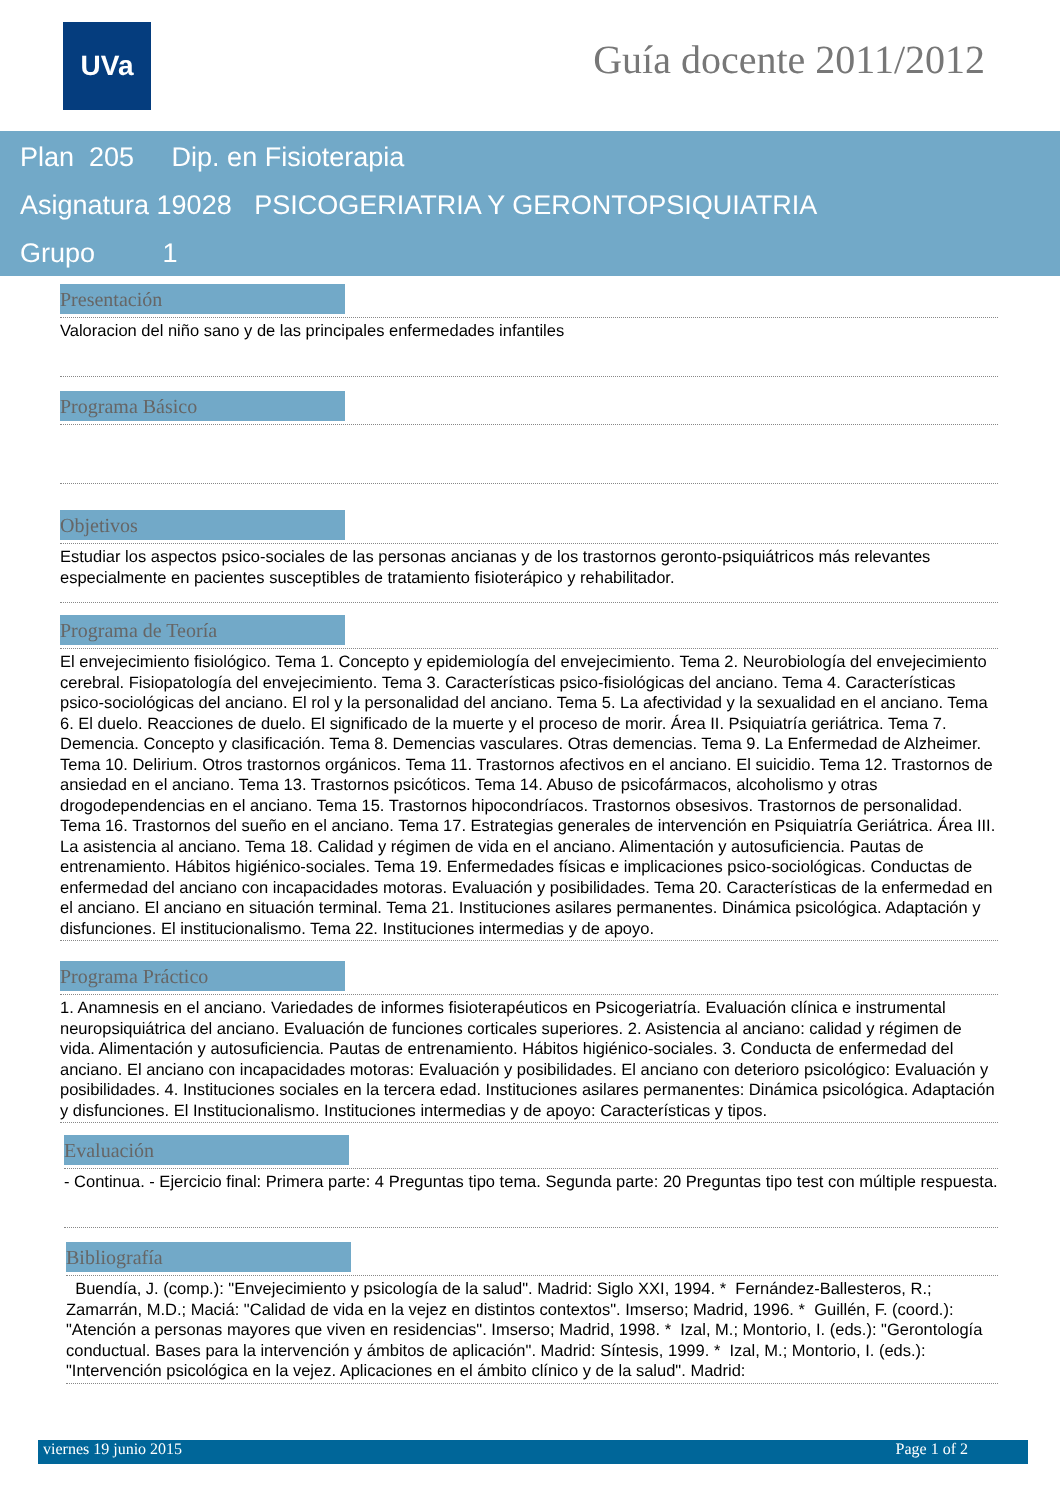UVa Guía docente 2011/2012
Plan 205 Dip. en Fisioterapia
Asignatura 19028 PSICOGERIATRIA Y GERONTOPSIQUIATRIA
Grupo 1
Presentación
Valoracion del niño sano y de las principales enfermedades infantiles
Programa Básico
Objetivos
Estudiar los aspectos psico-sociales de las personas ancianas y de los trastornos geronto-psiquiátricos más relevantes especialmente en pacientes susceptibles de tratamiento fisioterápico y rehabilitador.
Programa de Teoría
El envejecimiento fisiológico. Tema 1. Concepto y epidemiología del envejecimiento. Tema 2. Neurobiología del envejecimiento cerebral. Fisiopatología del envejecimiento. Tema 3. Características psico-fisiológicas del anciano. Tema 4. Características psico-sociológicas del anciano. El rol y la personalidad del anciano. Tema 5. La afectividad y la sexualidad en el anciano. Tema 6. El duelo. Reacciones de duelo. El significado de la muerte y el proceso de morir. Área II. Psiquiatría geriátrica. Tema 7. Demencia. Concepto y clasificación. Tema 8. Demencias vasculares. Otras demencias. Tema 9. La Enfermedad de Alzheimer. Tema 10. Delirium. Otros trastornos orgánicos. Tema 11. Trastornos afectivos en el anciano. El suicidio. Tema 12. Trastornos de ansiedad en el anciano. Tema 13. Trastornos psicóticos. Tema 14. Abuso de psicofármacos, alcoholismo y otras drogodependencias en el anciano. Tema 15. Trastornos hipocondríacos. Trastornos obsesivos. Trastornos de personalidad. Tema 16. Trastornos del sueño en el anciano. Tema 17. Estrategias generales de intervención en Psiquiatría Geriátrica. Área III. La asistencia al anciano. Tema 18. Calidad y régimen de vida en el anciano. Alimentación y autosuficiencia. Pautas de entrenamiento. Hábitos higiénico-sociales. Tema 19. Enfermedades físicas e implicaciones psico-sociológicas. Conductas de enfermedad del anciano con incapacidades motoras. Evaluación y posibilidades. Tema 20. Características de la enfermedad en el anciano. El anciano en situación terminal. Tema 21. Instituciones asilares permanentes. Dinámica psicológica. Adaptación y disfunciones. El institucionalismo. Tema 22. Instituciones intermedias y de apoyo.
Programa Práctico
1. Anamnesis en el anciano. Variedades de informes fisioterapéuticos en Psicogeriatría. Evaluación clínica e instrumental neuropsiquiátrica del anciano. Evaluación de funciones corticales superiores. 2. Asistencia al anciano: calidad y régimen de vida. Alimentación y autosuficiencia. Pautas de entrenamiento. Hábitos higiénico-sociales. 3. Conducta de enfermedad del anciano. El anciano con incapacidades motoras: Evaluación y posibilidades. El anciano con deterioro psicológico: Evaluación y posibilidades. 4. Instituciones sociales en la tercera edad. Instituciones asilares permanentes: Dinámica psicológica. Adaptación y disfunciones. El Institucionalismo. Instituciones intermedias y de apoyo: Características y tipos.
Evaluación
- Continua. - Ejercicio final: Primera parte: 4 Preguntas tipo tema. Segunda parte: 20 Preguntas tipo test con múltiple respuesta.
Bibliografía
Buendía, J. (comp.): "Envejecimiento y psicología de la salud". Madrid: Siglo XXI, 1994. * Fernández-Ballesteros, R.; Zamarrán, M.D.; Maciá: "Calidad de vida en la vejez en distintos contextos". Imserso; Madrid, 1996. * Guillén, F. (coord.): "Atención a personas mayores que viven en residencias". Imserso; Madrid, 1998. * Izal, M.; Montorio, I. (eds.): "Gerontología conductual. Bases para la intervención y ámbitos de aplicación". Madrid: Síntesis, 1999. * Izal, M.; Montorio, I. (eds.): "Intervención psicológica en la vejez. Aplicaciones en el ámbito clínico y de la salud". Madrid:
viernes 19 junio 2015 Page 1 of 2